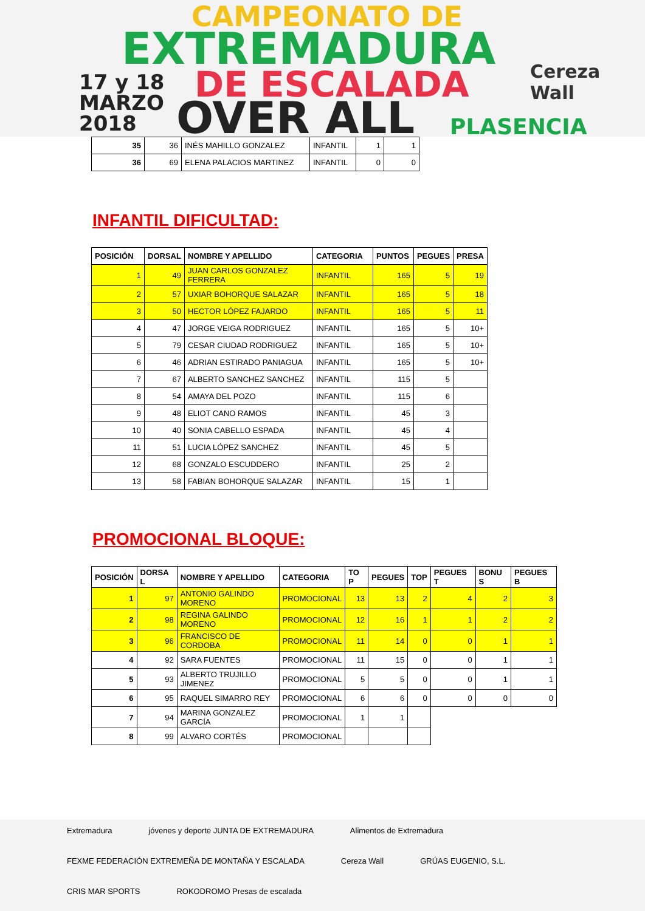CAMPEONATO DE
EXTREMADURA
17 y 18
MARZO
2018
DE ESCALADA
OVER ALL
Cereza Wall
PLASENCIA
| 35 | 36 | INÉS MAHILLO GONZALEZ | INFANTIL | 1 | 1 |
| 36 | 69 | ELENA PALACIOS MARTINEZ | INFANTIL | 0 | 0 |
INFANTIL DIFICULTAD:
| POSICIÓN | DORSAL | NOMBRE Y APELLIDO | CATEGORIA | PUNTOS | PEGUES | PRESA |
| --- | --- | --- | --- | --- | --- | --- |
| 1 | 49 | JUAN CARLOS GONZALEZ FERRERA | INFANTIL | 165 | 5 | 19 |
| 2 | 57 | UXIAR BOHORQUE SALAZAR | INFANTIL | 165 | 5 | 18 |
| 3 | 50 | HECTOR LÓPEZ FAJARDO | INFANTIL | 165 | 5 | 11 |
| 4 | 47 | JORGE VEIGA RODRIGUEZ | INFANTIL | 165 | 5 | 10+ |
| 5 | 79 | CESAR CIUDAD RODRIGUEZ | INFANTIL | 165 | 5 | 10+ |
| 6 | 46 | ADRIAN ESTIRADO PANIAGUA | INFANTIL | 165 | 5 | 10+ |
| 7 | 67 | ALBERTO SANCHEZ SANCHEZ | INFANTIL | 115 | 5 | |
| 8 | 54 | AMAYA DEL POZO | INFANTIL | 115 | 6 | |
| 9 | 48 | ELIOT CANO RAMOS | INFANTIL | 45 | 3 | |
| 10 | 40 | SONIA CABELLO ESPADA | INFANTIL | 45 | 4 | |
| 11 | 51 | LUCIA LÓPEZ SANCHEZ | INFANTIL | 45 | 5 | |
| 12 | 68 | GONZALO ESCUDDERO | INFANTIL | 25 | 2 | |
| 13 | 58 | FABIAN BOHORQUE SALAZAR | INFANTIL | 15 | 1 | |
PROMOCIONAL BLOQUE:
| POSICIÓN | DORSA L | NOMBRE Y APELLIDO | CATEGORIA | TO P | PEGUES | TOP | PEGUES T | BONU S | PEGUES B |
| --- | --- | --- | --- | --- | --- | --- | --- | --- | --- |
| 1 | 97 | ANTONIO GALINDO MORENO | PROMOCIONAL | 13 | 13 | 2 | 4 | 2 | 3 |
| 2 | 98 | REGINA GALINDO MORENO | PROMOCIONAL | 12 | 16 | 1 | 1 | 2 | 2 |
| 3 | 96 | FRANCISCO DE CORDOBA | PROMOCIONAL | 11 | 14 | 0 | 0 | 1 | 1 |
| 4 | 92 | SARA FUENTES | PROMOCIONAL | 11 | 15 | 0 | 0 | 1 | 1 |
| 5 | 93 | ALBERTO TRUJILLO JIMENEZ | PROMOCIONAL | 5 | 5 | 0 | 0 | 1 | 1 |
| 6 | 95 | RAQUEL SIMARRO REY | PROMOCIONAL | 6 | 6 | 0 | 0 | 0 | 0 |
| 7 | 94 | MARINA GONZALEZ GARCÍA | PROMOCIONAL | 1 | 1 | | | | |
| 8 | 99 | ALVARO CORTÉS | PROMOCIONAL | | | | | | |
Extremadura jóvenes y deporte JUNTA DE EXTREMADURA Alimentos de Extremadura FEXME FEDERACIÓN EXTREMEÑA DE MONTAÑA Y ESCALADA Cereza Wall GRÚAS EUGENIO, S.L. CRIS MAR SPORTS ROKODROMO Presas de escalada